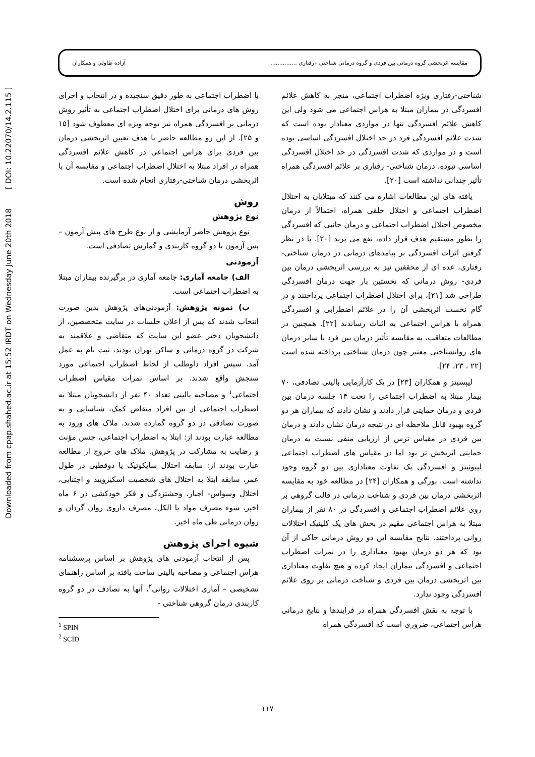Downloaded from cpap.shahed.ac.ir at 15:52 IRDT on Wednesday June 20th 2018 [ DOI: 10.22070/14.2.115 ]
مقایسه اثربخشی گروه درمانی بین فردی و گروه درمانی شناختی –رفتاری ............... آزاده طاولی و همکاران
شناختی-رفتاری ویژه اضطراب اجتماعی، منجر به کاهش علائم افسردگی در بیماران مبتلا به هراس اجتماعی می شود ولی این کاهش علائم افسردگی تنها در مواردی معنادار بوده است که شدت علائم افسردگی فرد در حد اختلال افسردگی اساسی بوده است و در مواردی که شدت افسردگی در حد اختلال افسردگی اساسی نبوده، درمان شناختی- رفتاری بر علائم افسردگی همراه تأثیر چندانی نداشته است [۲۰].
یافته های این مطالعات اشاره می کنند که مبتلایان به اختلال اضطراب اجتماعی و اختلال خلقی همراه، احتمالاً از درمان مخصوص اختلال اضطراب اجتماعی و درمان جانبی که افسردگی را بطور مستقیم هدف قرار داده، نفع می برند [۲۰]. با در نظر گرفتن اثرات افسردگی بر پیامدهای درمانی در درمان شناختی-رفتاری، عده ای از محققین نیز به بررسی اثربخشی درمان بین فردی- روش درمانی که نخستین بار جهت درمان افسردگی طراحی شد [۲۱]، برای اختلال اضطراب اجتماعی پرداختند و در گام نخست اثربخشی آن را در علائم اضطرابی و افسردگی همراه با هراس اجتماعی به اثبات رساندند [۲۲]. همچنین در مطالعات متعاقب، به مقایسه تأثیر درمان بین فرد با سایر درمان های روانشناختی معتبر چون درمان شناختی پرداخته شده است [۲۲ ، ۲۳، ۲۴].
لیپسیتز و همکاران [۲۳] در یک کارآزمایی بالینی تصادفی، ۷۰ بیمار مبتلا به اضطراب اجتماعی را تحت ۱۴ جلسه درمان بین فردی و درمان حمایتی قرار دادند و نشان دادند که بیماران هر دو گروه بهبود قابل ملاحظه ای در نتیجه درمان نشان دادند و درمان بین فردی در مقیاس ترس از ارزیابی منفی نسبت به درمان حمایتی اثربخش تر بود اما در مقیاس های اضطراب اجتماعی لیبوئیتز و افسردگی بک تفاوت معناداری بین دو گروه وجود نداشته است. بورگی و همکاران [۲۴] در مطالعه خود به مقایسه اثربخشی درمان بین فردی و شناخت درمانی در قالب گروهی بر روی علائم اضطراب اجتماعی و افسردگی در ۸۰ نفر از بیماران مبتلا به هراس اجتماعی مقیم در بخش های یک کلینیک اختلالات روانی پرداختند. نتایج مقایسه این دو روش درمانی حاکی از آن بود که هر دو درمان بهبود معناداری را در نمرات اضطراب اجتماعی و افسردگی بیماران ایجاد کرده و هیچ تفاوت معناداری بین اثربخشی درمان بین فردی و شناخت درمانی بر روی علائم افسردگی وجود ندارد.
با توجه به نقش افسردگی همراه در فرایندها و نتایج درمانی هراس اجتماعی، ضروری است که افسردگی همراه
با اضطراب اجتماعی به طور دقیق سنجیده و در انتخاب و اجرای روش های درمانی برای اختلال اضطراب اجتماعی به تأثیر روش درمانی بر افسردگی همراه نیز توجه ویژه ای معطوف شود [۱۵ و ۲۵]. از این رو مطالعه حاضر با هدف تعیین اثربخشی درمان بین فردی برای هراس اجتماعی در کاهش علائم افسردگی همراه در افراد مبتلا به اختلال اضطراب اجتماعی و مقایسه آن با اثربخشی درمان شناختی-رفتاری انجام شده است.
روش
نوع پژوهش
نوع پژوهش حاضر آزمایشی و از نوع طرح های پیش آزمون – پس آزمون با دو گروه کاربندی و گمارش تصادفی است.
آزمودنی
الف) جامعه آماری: جامعه آماری در برگیرنده بیماران مبتلا به اضطراب اجتماعی است.
ب) نمونه پژوهش: آزمودنی‌های پژوهش بدین صورت انتخاب شدند که پس از اعلان جلسات در سایت متخصصین، از دانشجویان دختر عضو این سایت که متقاضی و علاقمند به شرکت در گروه درمانی و ساکن تهران بودند، ثبت نام به عمل آمد. سپس افراد داوطلب از لحاظ اضطراب اجتماعی مورد سنجش واقع شدند. بر اساس نمرات مقیاس اضطراب اجتماعی<sup>۱</sup> و مصاحبه بالینی تعداد ۴۰ نفر از دانشجویان مبتلا به اضطراب اجتماعی از بین افراد متقاض کمک، شناسایی و به صورت تصادفی در دو گروه گمارده شدند. ملاک های ورود به مطالعه عبارت بودند از: ابتلا به اضطراب اجتماعی، جنس مؤنث و رضایت به مشارکت در پژوهش. ملاک های خروج از مطالعه عبارت بودند از: سابقه اختلال سایکوتیک یا دوقطبی در طول عمر، سابقه ابتلا به اختلال های شخصیت اسکیزویید و اجتنابی، اختلال وسواس- اجبار، وحشتزدگی و فکر خودکشی در ۶ ماه اخیر، سوء مصرف مواد یا الکل، مصرف داروی روان گردان و روان درمانی طی ماه اخیر.
شیوه اجرای پژوهش
پس از انتخاب آزمودنی های پژوهش بر اساس پرسشنامه هراس اجتماعی و مصاحبه بالینی ساخت یافته بر اساس راهنمای تشخیصی – آماری اختلالات روانی<sup>۲</sup>، آنها به تصادف در دو گروه کاربندی درمان گروهی شناختی -
<sup>1</sup> SPIN
<sup>2</sup> SCID
۱۱۷